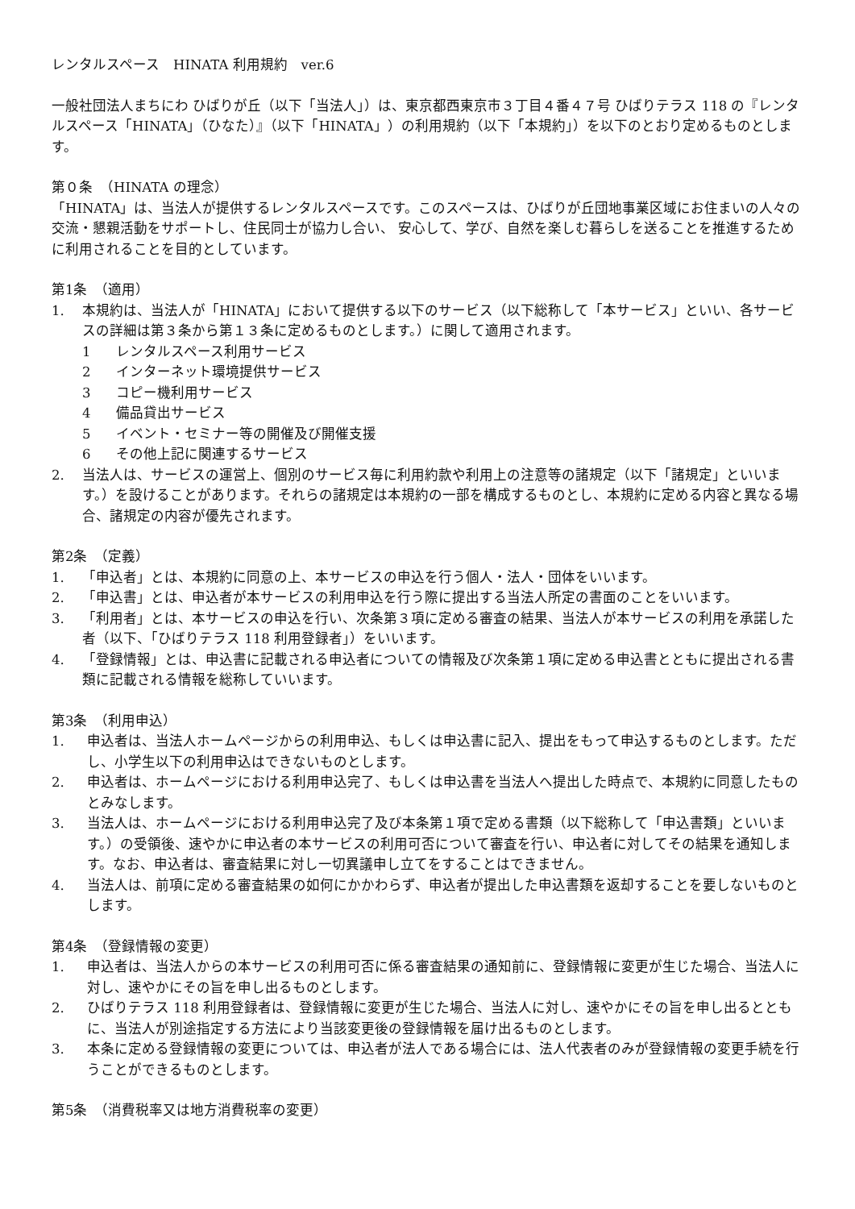レンタルスペース　HINATA 利用規約　ver.6
一般社団法人まちにわ ひばりが丘（以下「当法人」）は、東京都西東京市３丁目４番４７号 ひばりテラス 118 の『レンタルスペース「HINATA」（ひなた）』（以下「HINATA」）の利用規約（以下「本規約」）を以下のとおり定めるものとします。
第０条　（HINATA の理念）
「HINATA」は、当法人が提供するレンタルスペースです。このスペースは、ひばりが丘団地事業区域にお住まいの人々の交流・懇親活動をサポートし、住民同士が協力し合い、 安心して、学び、自然を楽しむ暮らしを送ることを推進するために利用されることを目的としています。
第1条　（適用）
1. 本規約は、当法人が「HINATA」において提供する以下のサービス（以下総称して「本サービス」といい、各サービスの詳細は第３条から第１３条に定めるものとします。）に関して適用されます。
1 レンタルスペース利用サービス
2 インターネット環境提供サービス
3 コピー機利用サービス
4 備品貸出サービス
5 イベント・セミナー等の開催及び開催支援
6 その他上記に関連するサービス
2. 当法人は、サービスの運営上、個別のサービス毎に利用約款や利用上の注意等の諸規定（以下「諸規定」といいます。）を設けることがあります。それらの諸規定は本規約の一部を構成するものとし、本規約に定める内容と異なる場合、諸規定の内容が優先されます。
第2条　（定義）
1. 「申込者」とは、本規約に同意の上、本サービスの申込を行う個人・法人・団体をいいます。
2. 「申込書」とは、申込者が本サービスの利用申込を行う際に提出する当法人所定の書面のことをいいます。
3. 「利用者」とは、本サービスの申込を行い、次条第３項に定める審査の結果、当法人が本サービスの利用を承諾した者（以下、「ひばりテラス 118 利用登録者」）をいいます。
4. 「登録情報」とは、申込書に記載される申込者についての情報及び次条第１項に定める申込書とともに提出される書類に記載される情報を総称していいます。
第3条　（利用申込）
1. 申込者は、当法人ホームページからの利用申込、もしくは申込書に記入、提出をもって申込するものとします。ただし、小学生以下の利用申込はできないものとします。
2. 申込者は、ホームページにおける利用申込完了、もしくは申込書を当法人へ提出した時点で、本規約に同意したものとみなします。
3. 当法人は、ホームページにおける利用申込完了及び本条第１項で定める書類（以下総称して「申込書類」といいます。）の受領後、速やかに申込者の本サービスの利用可否について審査を行い、申込者に対してその結果を通知します。なお、申込者は、審査結果に対し一切異議申し立てをすることはできません。
4. 当法人は、前項に定める審査結果の如何にかかわらず、申込者が提出した申込書類を返却することを要しないものとします。
第4条　（登録情報の変更）
1. 申込者は、当法人からの本サービスの利用可否に係る審査結果の通知前に、登録情報に変更が生じた場合、当法人に対し、速やかにその旨を申し出るものとします。
2. ひばりテラス 118 利用登録者は、登録情報に変更が生じた場合、当法人に対し、速やかにその旨を申し出るとともに、当法人が別途指定する方法により当該変更後の登録情報を届け出るものとします。
3. 本条に定める登録情報の変更については、申込者が法人である場合には、法人代表者のみが登録情報の変更手続を行うことができるものとします。
第5条　（消費税率又は地方消費税率の変更）